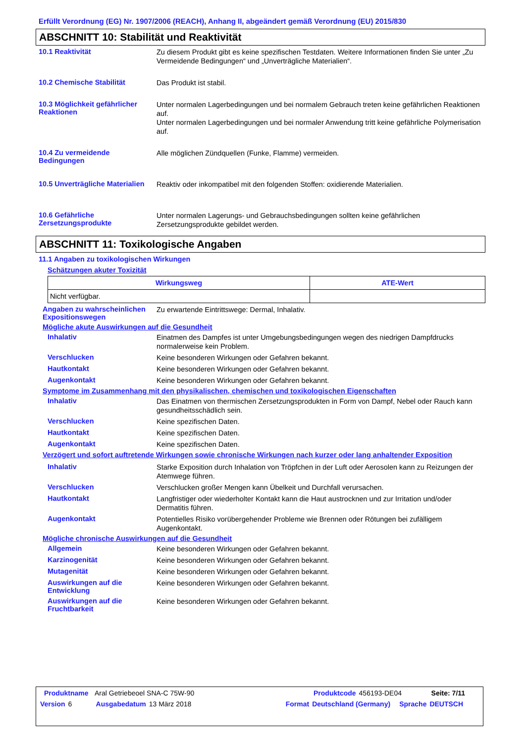Erfüllt Verordnung (EG) Nr. 1907/2006 (REACH), Anhang II, abgeändert gemäß Verordnung (EU) 2015/830
ABSCHNITT 10: Stabilität und Reaktivität
10.1 Reaktivität
Zu diesem Produkt gibt es keine spezifischen Testdaten. Weitere Informationen finden Sie unter „Zu Vermeidende Bedingungen“ und „Unverträgliche Materialien“.
10.2 Chemische Stabilität
Das Produkt ist stabil.
10.3 Möglichkeit gefährlicher Reaktionen
Unter normalen Lagerbedingungen und bei normalem Gebrauch treten keine gefährlichen Reaktionen auf.
Unter normalen Lagerbedingungen und bei normaler Anwendung tritt keine gefährliche Polymerisation auf.
10.4 Zu vermeidende Bedingungen
Alle möglichen Zündquellen (Funke, Flamme) vermeiden.
10.5 Unverträgliche Materialien
Reaktiv oder inkompatibel mit den folgenden Stoffen: oxidierende Materialien.
10.6 Gefährliche Zersetzungsprodukte
Unter normalen Lagerungs- und Gebrauchsbedingungen sollten keine gefährlichen Zersetzungsprodukte gebildet werden.
ABSCHNITT 11: Toxikologische Angaben
11.1 Angaben zu toxikologischen Wirkungen
Schätzungen akuter Toxizität
| Wirkungsweg | ATE-Wert |
| --- | --- |
| Nicht verfügbar. | |
Angaben zu wahrscheinlichen Expositionswegen
Zu erwartende Eintrittswege: Dermal, Inhalativ.
Mögliche akute Auswirkungen auf die Gesundheit
Inhalativ
Einatmen des Dampfes ist unter Umgebungsbedingungen wegen des niedrigen Dampfdrucks normalerweise kein Problem.
Verschlucken
Keine besonderen Wirkungen oder Gefahren bekannt.
Hautkontakt
Keine besonderen Wirkungen oder Gefahren bekannt.
Augenkontakt
Keine besonderen Wirkungen oder Gefahren bekannt.
Symptome im Zusammenhang mit den physikalischen, chemischen und toxikologischen Eigenschaften
Inhalativ
Das Einatmen von thermischen Zersetzungsprodukten in Form von Dampf, Nebel oder Rauch kann gesundheitsschädlich sein.
Verschlucken
Keine spezifischen Daten.
Hautkontakt
Keine spezifischen Daten.
Augenkontakt
Keine spezifischen Daten.
Verzögert und sofort auftretende Wirkungen sowie chronische Wirkungen nach kurzer oder lang anhaltender Exposition
Inhalativ
Starke Exposition durch Inhalation von Tröpfchen in der Luft oder Aerosolen kann zu Reizungen der Atemwege führen.
Verschlucken
Verschlucken großer Mengen kann Übelkeit und Durchfall verursachen.
Hautkontakt
Langfristiger oder wiederholter Kontakt kann die Haut austrocknen und zur Irritation und/oder Dermatitis führen.
Augenkontakt
Potentielles Risiko vorübergehender Probleme wie Brennen oder Rötungen bei zufälligem Augenkontakt.
Mögliche chronische Auswirkungen auf die Gesundheit
Allgemein
Keine besonderen Wirkungen oder Gefahren bekannt.
Karzinogenität
Keine besonderen Wirkungen oder Gefahren bekannt.
Mutagenität
Keine besonderen Wirkungen oder Gefahren bekannt.
Auswirkungen auf die Entwicklung
Keine besonderen Wirkungen oder Gefahren bekannt.
Auswirkungen auf die Fruchtbarkeit
Keine besonderen Wirkungen oder Gefahren bekannt.
Produktname Aral Getriebeoel SNA-C 75W-90 Produktcode 456193-DE04 Seite: 7/11
Version 6 Ausgabedatum 13 März 2018 Format Deutschland (Germany) Sprache DEUTSCH